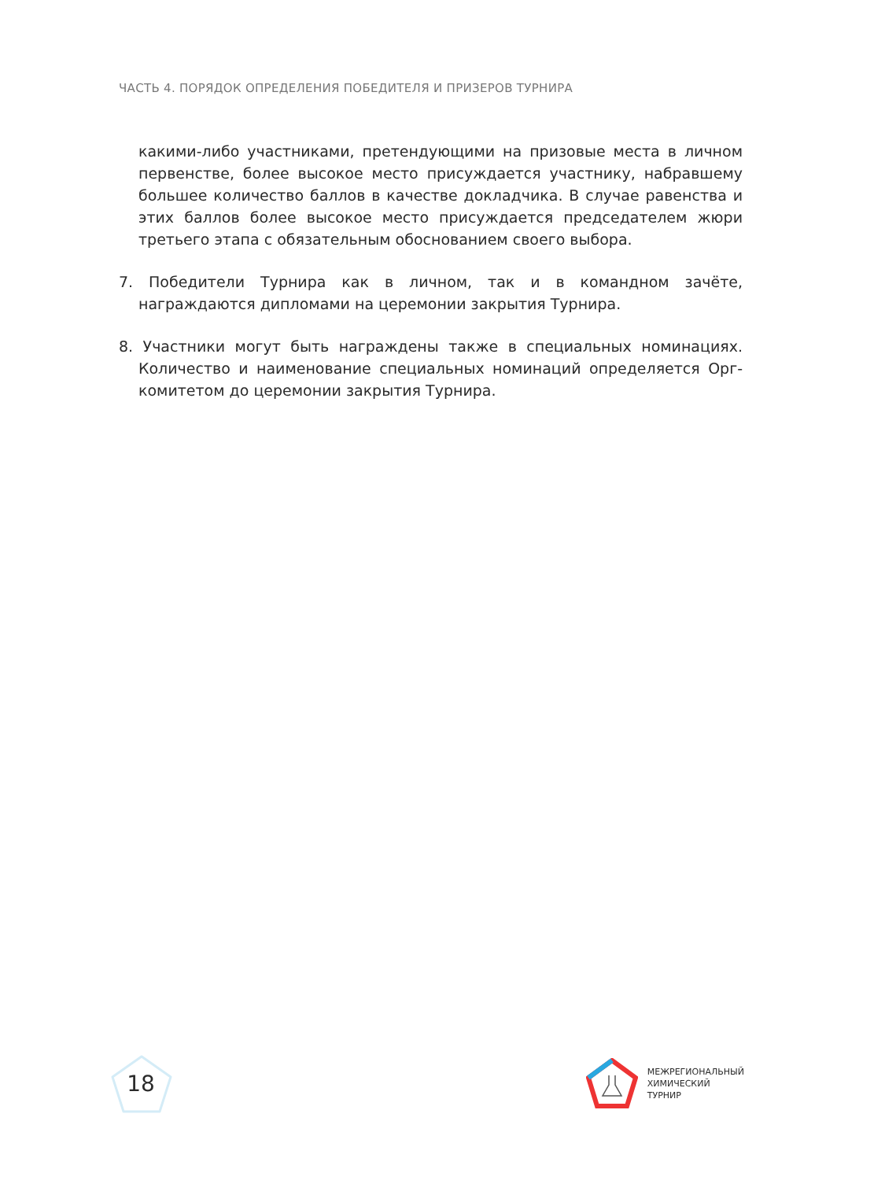ЧАСТЬ 4. ПОРЯДОК ОПРЕДЕЛЕНИЯ ПОБЕДИТЕЛЯ И ПРИЗЕРОВ ТУРНИРА
какими-либо участниками, претендующими на призовые места в личном первенстве, более высокое место присуждается участнику, набравшему большее количество баллов в качестве докладчика. В случае равенства и этих баллов более высокое место присуждается председателем жюри третьего этапа с обязательным обоснованием своего выбора.
7. Победители Турнира как в личном, так и в командном зачёте, награждаются дипломами на церемонии закрытия Турнира.
8. Участники могут быть награждены также в специальных номинациях. Количество и наименование специальных номинаций определяется Орг­комитетом до церемонии закрытия Турнира.
18
МЕЖРЕГИОНАЛЬНЫЙ
ХИМИЧЕСКИЙ
ТУРНИР